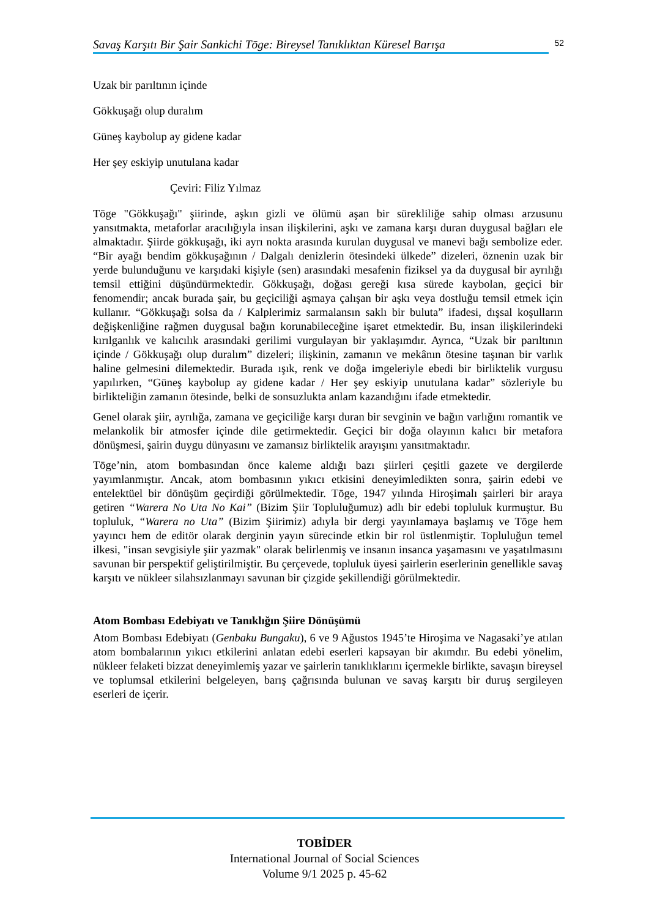Savaş Karşıtı Bir Şair Sankichi Tōge: Bireysel Tanıklıktan Küresel Barışa 52
Uzak bir parıltının içinde
Gökkuşağı olup duralım
Güneş kaybolup ay gidene kadar
Her şey eskiyip unutulana kadar
Çeviri: Filiz Yılmaz
Tōge "Gökkuşağı" şiirinde, aşkın gizli ve ölümü aşan bir sürekliliğe sahip olması arzusunu yansıtmakta, metaforlar aracılığıyla insan ilişkilerini, aşkı ve zamana karşı duran duygusal bağları ele almaktadır. Şiirde gökkuşağı, iki ayrı nokta arasında kurulan duygusal ve manevi bağı sembolize eder. “Bir ayağı bendim gökkuşağının / Dalgalı denizlerin ötesindeki ülkede” dizeleri, öznenin uzak bir yerde bulunduğunu ve karşıdaki kişiyle (sen) arasındaki mesafenin fiziksel ya da duygusal bir ayrılığı temsil ettiğini düşündürmektedir. Gökkuşağı, doğası gereği kısa sürede kaybolan, geçici bir fenomendir; ancak burada şair, bu geçiciliği aşmaya çalışan bir aşkı veya dostluğu temsil etmek için kullanır. “Gökkuşağı solsa da / Kalplerimiz sarmalansın saklı bir buluta” ifadesi, dışsal koşulların değişkenliğine rağmen duygusal bağın korunabileceğine işaret etmektedir. Bu, insan ilişkilerindeki kırılganlık ve kalıcılık arasındaki gerilimi vurgulayan bir yaklaşımdır. Ayrıca, “Uzak bir parıltının içinde / Gökkuşağı olup duralım” dizeleri; ilişkinin, zamanın ve mekânın ötesine taşınan bir varlık haline gelmesini dilemektedir. Burada ışık, renk ve doğa imgeleriyle ebedi bir birliktelik vurgusu yapılırken, “Güneş kaybolup ay gidene kadar / Her şey eskiyip unutulana kadar” sözleriyle bu birlikteliğin zamanın ötesinde, belki de sonsuzlukta anlam kazandığını ifade etmektedir.
Genel olarak şiir, ayrılığa, zamana ve geçiciliğe karşı duran bir sevginin ve bağın varlığını romantik ve melankolik bir atmosfer içinde dile getirmektedir. Geçici bir doğa olayının kalıcı bir metafora dönüşmesi, şairin duygu dünyasını ve zamansız birliktelik arayışını yansıtmaktadır.
Tōge’nin, atom bombasından önce kaleme aldığı bazı şiirleri çeşitli gazete ve dergilerde yayımlanmıştır. Ancak, atom bombasının yıkıcı etkisini deneyimledikten sonra, şairin edebi ve entelektüel bir dönüşüm geçirdiği görülmektedir. Tōge, 1947 yılında Hiroşimalı şairleri bir araya getiren “Warera No Uta No Kai” (Bizim Şiir Topluluğumuz) adlı bir edebi topluluk kurmuştur. Bu topluluk, “Warera no Uta” (Bizim Şiirimiz) adıyla bir dergi yayınlamaya başlamış ve Tōge hem yayıncı hem de editör olarak derginin yayın sürecinde etkin bir rol üstlenmiştir. Topluluğun temel ilkesi, "insan sevgisiyle şiir yazmak" olarak belirlenmiş ve insanın insanca yaşamasını ve yaşatılmasını savunan bir perspektif geliştirilmiştir. Bu çerçevede, topluluk üyesi şairlerin eserlerinin genellikle savaş karşıtı ve nükleer silahsızlanmayı savunan bir çizgide şekillendiği görülmektedir.
Atom Bombası Edebiyatı ve Tanıklığın Şiire Dönüşümü
Atom Bombası Edebiyatı (Genbaku Bungaku), 6 ve 9 Ağustos 1945’te Hiroşima ve Nagasaki’ye atılan atom bombalarının yıkıcı etkilerini anlatan edebi eserleri kapsayan bir akımdır. Bu edebi yönelim, nükleer felaketi bizzat deneyimlemiş yazar ve şairlerin tanıklıklarını içermekle birlikte, savaşın bireysel ve toplumsal etkilerini belgeleyen, barış çağrısında bulunan ve savaş karşıtı bir duruş sergileyen eserleri de içerir.
TOBİDER
International Journal of Social Sciences
Volume 9/1 2025 p. 45-62